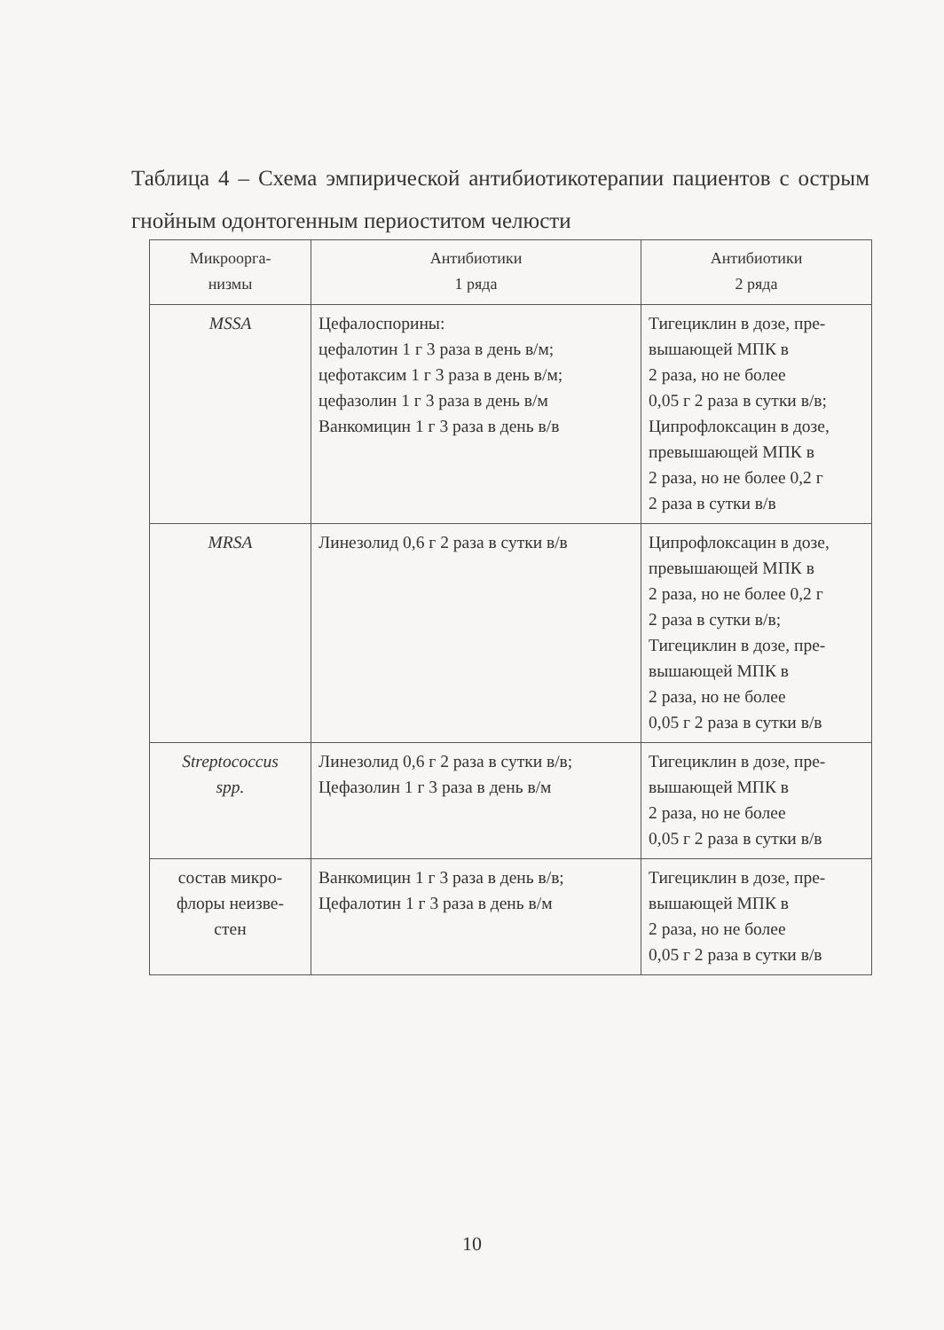Таблица 4 – Схема эмпирической антибиотикотерапии пациентов с острым гнойным одонтогенным периоститом челюсти
| Микроорга- низмы | Антибиотики 1 ряда | Антибиотики 2 ряда |
| --- | --- | --- |
| MSSA | Цефалоспорины: цефалотин 1 г 3 раза в день в/м; цефотаксим 1 г 3 раза в день в/м; цефазолин 1 г 3 раза в день в/м Ванкомицин 1 г 3 раза в день в/в | Тигециклин в дозе, пре- вышающей МПК в 2 раза, но не более 0,05 г 2 раза в сутки в/в; Ципрофлоксацин в дозе, превышающей МПК в 2 раза, но не более 0,2 г 2 раза в сутки в/в |
| MRSA | Линезолид 0,6 г 2 раза в сутки в/в | Ципрофлоксацин в дозе, превышающей МПК в 2 раза, но не более 0,2 г 2 раза в сутки в/в; Тигециклин в дозе, пре- вышающей МПК в 2 раза, но не более 0,05 г 2 раза в сутки в/в |
| Streptococcus spp. | Линезолид 0,6 г 2 раза в сутки в/в; Цефазолин 1 г 3 раза в день в/м | Тигециклин в дозе, пре- вышающей МПК в 2 раза, но не более 0,05 г 2 раза в сутки в/в |
| состав микро- флоры неизве- стен | Ванкомицин 1 г 3 раза в день в/в; Цефалотин 1 г 3 раза в день в/м | Тигециклин в дозе, пре- вышающей МПК в 2 раза, но не более 0,05 г 2 раза в сутки в/в |
10